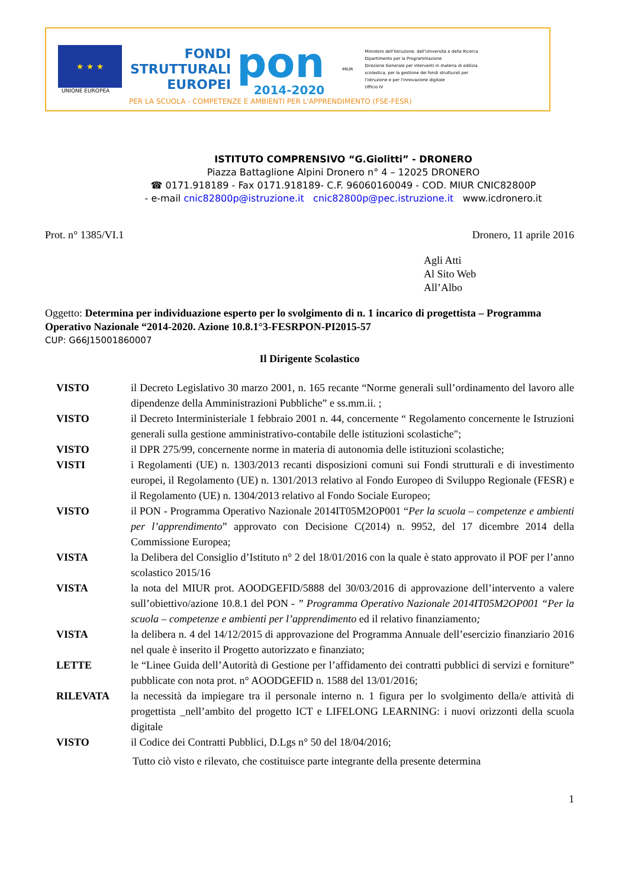★ ★ ★
UNIONE EUROPEA
FONDI
STRUTTURALI
EUROPEI
pon
2014-2020
MIUR
Ministero dell'Istruzione, dell'Università e della Ricerca
Dipartimento per la Programmazione
Direzione Generale per interventi in materia di edilizia
scolastica, per la gestione dei fondi strutturali per
l'istruzione e per l'innovazione digitale
Ufficio IV
PER LA SCUOLA - COMPETENZE E AMBIENTI PER L'APPRENDIMENTO (FSE-FESR)
ISTITUTO COMPRENSIVO “G.Giolitti” - DRONERO
Piazza Battaglione Alpini Dronero n° 4 – 12025 DRONERO
☎ 0171.918189 - Fax 0171.918189- C.F. 96060160049 - COD. MIUR CNIC82800P
- e-mail cnic82800p@istruzione.it cnic82800p@pec.istruzione.it www.icdronero.it
Prot. n° 1385/VI.1 Dronero, 11 aprile 2016
Agli Atti
Al Sito Web
All’Albo
Oggetto: Determina per individuazione esperto per lo svolgimento di n. 1 incarico di progettista – Programma Operativo Nazionale “2014-2020. Azione 10.8.1°3-FESRPON-PI2015-57
CUP: G66J15001860007
Il Dirigente Scolastico
VISTO il Decreto Legislativo 30 marzo 2001, n. 165 recante “Norme generali sull’ordinamento del lavoro alle dipendenze della Amministrazioni Pubbliche” e ss.mm.ii. ;
VISTO il Decreto Interministeriale 1 febbraio 2001 n. 44, concernente “ Regolamento concernente le Istruzioni generali sulla gestione amministrativo-contabile delle istituzioni scolastiche";
VISTO il DPR 275/99, concernente norme in materia di autonomia delle istituzioni scolastiche;
VISTI i Regolamenti (UE) n. 1303/2013 recanti disposizioni comuni sui Fondi strutturali e di investimento europei, il Regolamento (UE) n. 1301/2013 relativo al Fondo Europeo di Sviluppo Regionale (FESR) e il Regolamento (UE) n. 1304/2013 relativo al Fondo Sociale Europeo;
VISTO il PON - Programma Operativo Nazionale 2014IT05M2OP001 “Per la scuola – competenze e ambienti per l’apprendimento” approvato con Decisione C(2014) n. 9952, del 17 dicembre 2014 della Commissione Europea;
VISTA la Delibera del Consiglio d’Istituto n° 2 del 18/01/2016 con la quale è stato approvato il POF per l’anno scolastico 2015/16
VISTA la nota del MIUR prot. AOODGEFID/5888 del 30/03/2016 di approvazione dell’intervento a valere sull’obiettivo/azione 10.8.1 del PON - ” Programma Operativo Nazionale 2014IT05M2OP001 “Per la scuola – competenze e ambienti per l’apprendimento ed il relativo finanziamento;
VISTA la delibera n. 4 del 14/12/2015 di approvazione del Programma Annuale dell’esercizio finanziario 2016 nel quale è inserito il Progetto autorizzato e finanziato;
LETTE le “Linee Guida dell’Autorità di Gestione per l’affidamento dei contratti pubblici di servizi e forniture” pubblicate con nota prot. n° AOODGEFID n. 1588 del 13/01/2016;
RILEVATA la necessità da impiegare tra il personale interno n. 1 figura per lo svolgimento della/e attività di progettista _nell’ambito del progetto ICT e LIFELONG LEARNING: i nuovi orizzonti della scuola digitale
VISTO il Codice dei Contratti Pubblici, D.Lgs n° 50 del 18/04/2016;
Tutto ciò visto e rilevato, che costituisce parte integrante della presente determina
1